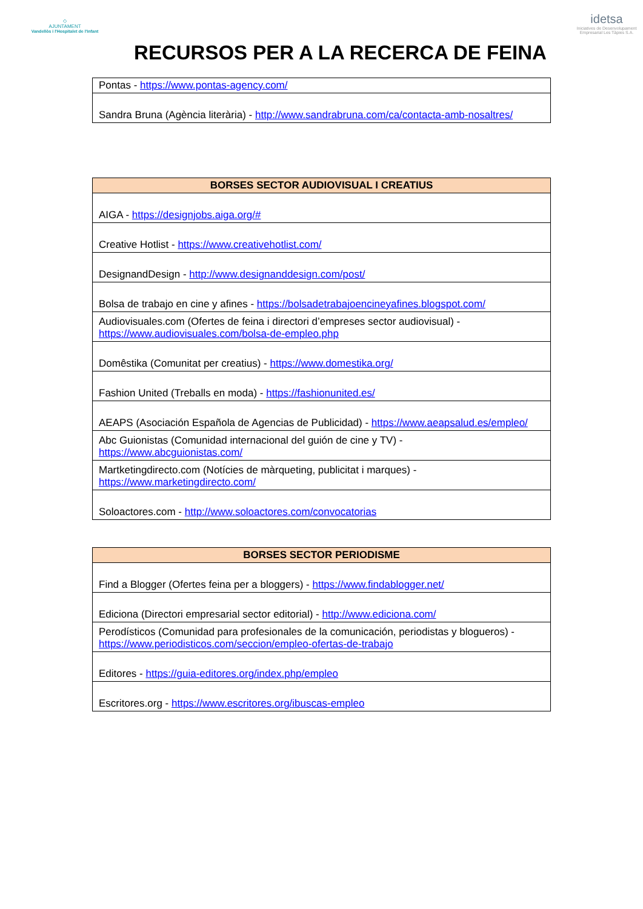◇
AJUNTAMENT
Vandellòs i l'Hospitalet de l'Infant
RECURSOS PER A LA RECERCA DE FEINA
idetsa
Iniciatives de Desenvolupament Empresarial Les Tàpies S.A.
| Pontas - https://www.pontas-agency.com/ |
| Sandra Bruna (Agència literària) - http://www.sandrabruna.com/ca/contacta-amb-nosaltres/ |
| BORSES SECTOR AUDIOVISUAL I CREATIUS |
| --- |
| AIGA - https://designjobs.aiga.org/# |
| Creative Hotlist - https://www.creativehotlist.com/ |
| DesignandDesign - http://www.designanddesign.com/post/ |
| Bolsa de trabajo en cine y afines - https://bolsadetrabajoencineyafines.blogspot.com/ |
| Audiovisuales.com (Ofertes de feina i directori d’empreses sector audiovisual) - https://www.audiovisuales.com/bolsa-de-empleo.php |
| Domêstika (Comunitat per creatius) - https://www.domestika.org/ |
| Fashion United (Treballs en moda) - https://fashionunited.es/ |
| AEAPS (Asociación Española de Agencias de Publicidad) - https://www.aeapsalud.es/empleo/ |
| Abc Guionistas (Comunidad internacional del guión de cine y TV) - https://www.abcguionistas.com/ |
| Martketingdirecto.com (Notícies de màrqueting, publicitat i marques) - https://www.marketingdirecto.com/ |
| Soloactores.com - http://www.soloactores.com/convocatorias |
| BORSES SECTOR PERIODISME |
| --- |
| Find a Blogger (Ofertes feina per a bloggers) - https://www.findablogger.net/ |
| Ediciona (Directori empresarial sector editorial) - http://www.ediciona.com/ |
| Perodísticos (Comunidad para profesionales de la comunicación, periodistas y blogueros) - https://www.periodisticos.com/seccion/empleo-ofertas-de-trabajo |
| Editores - https://guia-editores.org/index.php/empleo |
| Escritores.org - https://www.escritores.org/ibuscas-empleo |